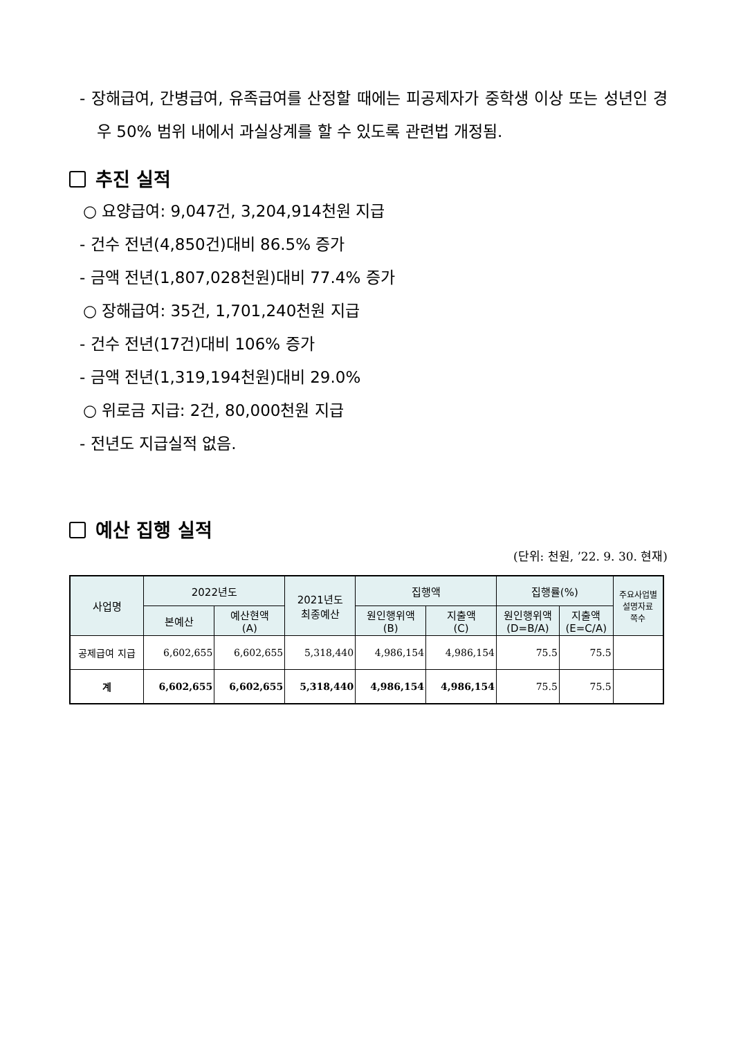- 장해급여, 간병급여, 유족급여를 산정할 때에는 피공제자가 중학생 이상 또는 성년인 경우 50% 범위 내에서 과실상계를 할 수 있도록 관련법 개정됨.
추진 실적
○ 요양급여: 9,047건, 3,204,914천원 지급
- 건수 전년(4,850건)대비 86.5% 증가
- 금액 전년(1,807,028천원)대비 77.4% 증가
○ 장해급여: 35건, 1,701,240천원 지급
- 건수 전년(17건)대비 106% 증가
- 금액 전년(1,319,194천원)대비 29.0%
○ 위로금 지급: 2건, 80,000천원 지급
- 전년도 지급실적 없음.
예산 집행 실적
(단위: 천원, ’22. 9. 30. 현재)
| 사업명 | 2022년도 | | 2021년도 최종예산 | 집행액 | | 집행률(%) | | 주요사업별 설명자료 쪽수 |
| --- | --- | --- | --- | --- | --- | --- | --- | --- |
| | 본예산 | 예산현액 (A) | | 원인행위액 (B) | 지출액 (C) | 원인행위액 (D=B/A) | 지출액 (E=C/A) | |
| 공제급여 지급 | 6,602,655 | 6,602,655 | 5,318,440 | 4,986,154 | 4,986,154 | 75.5 | 75.5 | |
| 계 | 6,602,655 | 6,602,655 | 5,318,440 | 4,986,154 | 4,986,154 | 75.5 | 75.5 | |